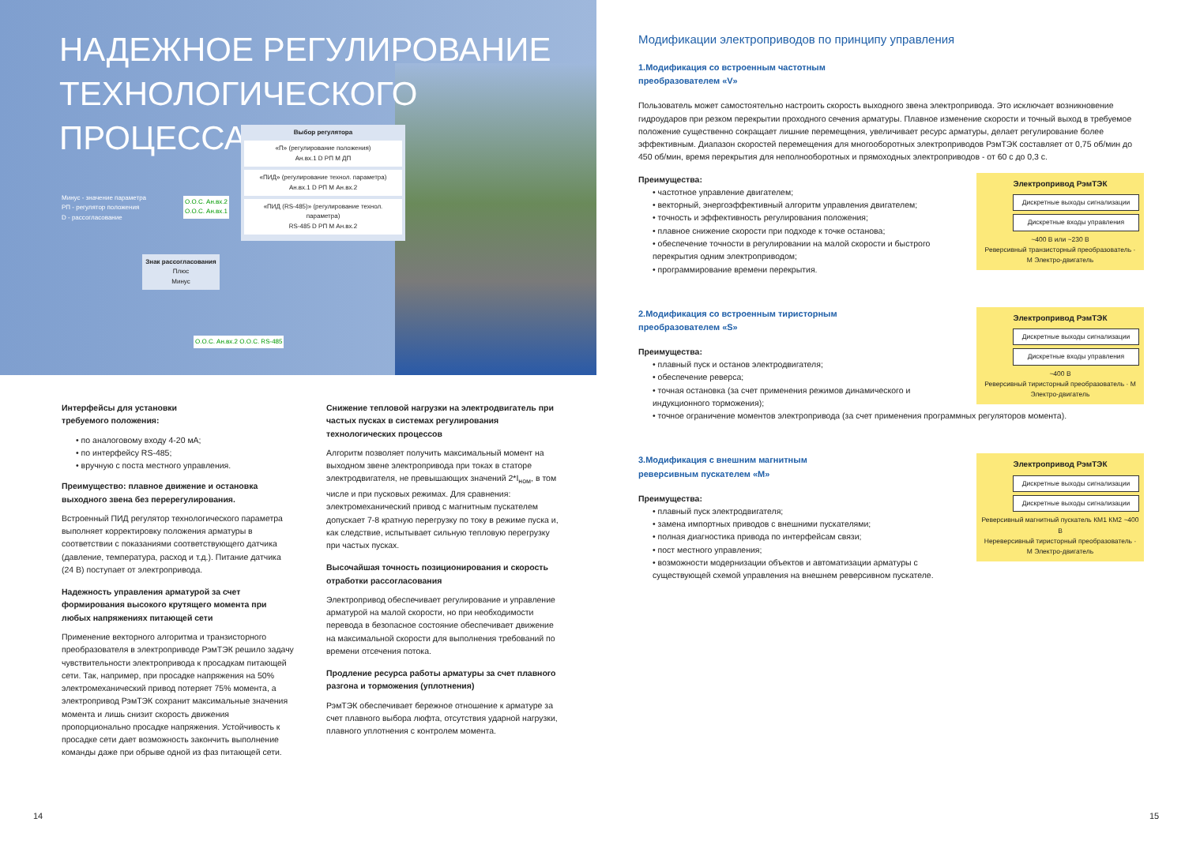НАДЕЖНОЕ РЕГУЛИРОВАНИЕ
ТЕХНОЛОГИЧЕСКОГО
ПРОЦЕССА
Выбор регулятора
«П» (регулирование положения)
Ан.вх.1 D РП М ДП
«ПИД» (регулирование технол. параметра)
Ан.вх.1 D РП М Ан.вх.2
«ПИД (RS-485)» (регулирование технол. параметра)
RS-485 D РП М Ан.вх.2
Минус - значение параметра
РП - регулятор положения
D - рассогласование
О.О.С. Ан.вх.2
О.О.С. Ан.вх.1
Знак рассогласования
Плюс
Минус
О.О.С. Ан.вх.2 О.О.С. RS-485
Интерфейсы для установки
требуемого положения:
• по аналоговому входу 4-20 мА;
• по интерфейсу RS-485;
• вручную с поста местного управления.
Преимущество: плавное движение и остановка выходного звена без перерегулирования.
Встроенный ПИД регулятор технологического параметра выполняет корректировку положения арматуры в соответствии с показаниями соответствующего датчика (давление, температура, расход и т.д.). Питание датчика (24 В) поступает от электропривода.
Надежность управления арматурой за счет формирования высокого крутящего момента при любых напряжениях питающей сети
Применение векторного алгоритма и транзисторного преобразователя в электроприводе РэмТЭК решило задачу чувствительности электропривода к просадкам питающей сети. Так, например, при просадке напряжения на 50% электромеханический привод потеряет 75% момента, а электропривод РэмТЭК сохранит максимальные значения момента и лишь снизит скорость движения пропорционально просадке напряжения. Устойчивость к просадке сети дает возможность закончить выполнение команды даже при обрыве одной из фаз питающей сети.
Снижение тепловой нагрузки на электродвигатель при частых пусках в системах регулирования технологических процессов
Алгоритм позволяет получить максимальный момент на выходном звене электропривода при токах в статоре электродвигателя, не превышающих значений 2*I<sub>ном</sub>, в том числе и при пусковых режимах. Для сравнения: электромеханический привод с магнитным пускателем допускает 7-8 кратную перегрузку по току в режиме пуска и, как следствие, испытывает сильную тепловую перегрузку при частых пусках.
Высочайшая точность позиционирования и скорость отработки рассогласования
Электропривод обеспечивает регулирование и управление арматурой на малой скорости, но при необходимости перевода в безопасное состояние обеспечивает движение на максимальной скорости для выполнения требований по времени отсечения потока.
Продление ресурса работы арматуры за счет плавного разгона и торможения (уплотнения)
РэмТЭК обеспечивает бережное отношение к арматуре за счет плавного выбора люфта, отсутствия ударной нагрузки, плавного уплотнения с контролем момента.
14
Модификации электроприводов по принципу управления
1.Модификация со встроенным частотным
преобразователем «V»
Пользователь может самостоятельно настроить скорость выходного звена электропривода. Это исключает возникновение гидроударов при резком перекрытии проходного сечения арматуры. Плавное изменение скорости и точный выход в требуемое положение существенно сокращает лишние перемещения, увеличивает ресурс арматуры, делает регулирование более эффективным. Диапазон скоростей перемещения для многооборотных электроприводов РэмТЭК составляет от 0,75 об/мин до 450 об/мин, время перекрытия для неполнооборотных и прямоходных электроприводов - от 60 с до 0,3 с.
Электропривод РэмТЭК
Дискретные выходы сигнализации
Дискретные входы управления
~400 В или ~230 В
Реверсивный транзисторный преобразователь · М Электро-двигатель
Преимущества:
• частотное управление двигателем;
• векторный, энергоэффективный алгоритм управления двигателем;
• точность и эффективность регулирования положения;
• плавное снижение скорости при подходе к точке останова;
• обеспечение точности в регулировании на малой скорости и быстрого перекрытия одним электроприводом;
• программирование времени перекрытия.
Электропривод РэмТЭК
Дискретные выходы сигнализации
Дискретные входы управления
~400 В
Реверсивный тиристорный преобразователь · М Электро-двигатель
2.Модификация со встроенным тиристорным
преобразователем «S»
Преимущества:
• плавный пуск и останов электродвигателя;
• обеспечение реверса;
• точная остановка (за счет применения режимов динамического и индукционного торможения);
• точное ограничение моментов электропривода (за счет применения программных регуляторов момента).
Электропривод РэмТЭК
Дискретные выходы сигнализации
Дискретные выходы сигнализации
Реверсивный магнитный пускатель КМ1 КМ2 ~400 В
Нереверсивный тиристорный преобразователь · М Электро-двигатель
3.Модификация с внешним магнитным
реверсивным пускателем «М»
Преимущества:
• плавный пуск электродвигателя;
• замена импортных приводов с внешними пускателями;
• полная диагностика привода по интерфейсам связи;
• пост местного управления;
• возможности модернизации объектов и автоматизации арматуры с существующей схемой управления на внешнем реверсивном пускателе.
15